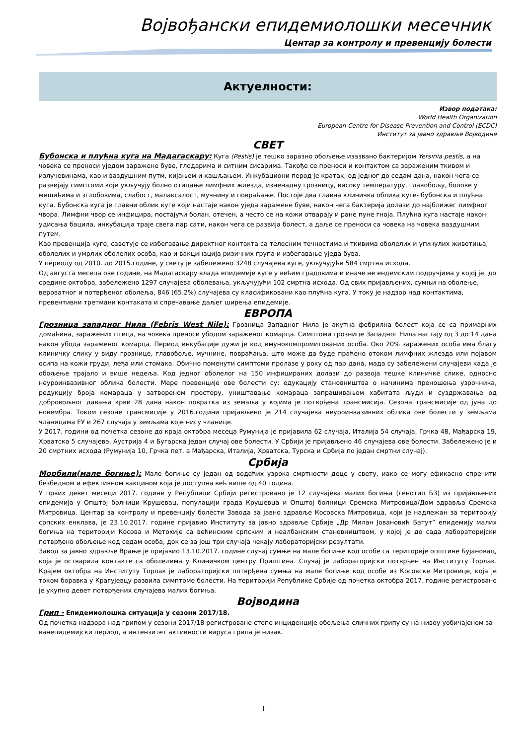Војвођански епидемиолошки месечник
Центар за контролу и превенцију болести
Актуелности:
Извор података:
World Health Organization
European Centre for Disease Prevention and Control (ECDC)
Институт за јавно здравље Војводине
СВЕТ
Бубонска и плућна куга на Мадагаскару: Куга (Pestis) је тешко заразно обољење изазвано бактеријом Yersinia pestis, а на човека се преноси ујед­ом заражене буве, глодарима и ситним сисарима. Такође се преноси и контактом са зараженим ткивом и излучевинама, као и ваздушним путм, кијањем и кашљањем. Инкубациони перод је кратак, од једног до седам дана, након чега се развијају симптоми који укључују болно отицање лимфних жлезда, изненадну грозницу, високу температуру, главобољу, болове у мишићима и зглобовима, слабост, малаксалост, мучнину и повраћање. Постоје два главна клиничка облика куге- бубонска и плућна куга. Бубонска куга је главни облик куге који настаје након уједа заражене буве, након чега бактерија долази до најближег лимфног чвора. Лимфни чвор се инфицира, постајући болан, отечен, а често се на кожи отварају и ране пуне гноја. Плућна куга настаје након удисања бацила, инкубација траје свега пар сати, након чега се развија болест, а даље се преноси са човека на човека ваздушним путем.
Као превенција куге, саветује се избегавање директног контакта са телесним течностима и ткивима оболелих и угинулих животиња, оболелих и умрлих оболелих особа, као и вакцинација ризичних група и избегавање уједа бува.
У периоду од 2010. до 2015.године, у свету је забележено 3248 случајева куге, укључујући 584 смртна исхода.
Од августа месеца ове године, на Мадагаскару влада епидемије куге у већим градовима и иначе не ендемским подручјима у којој је, до средине октобра, забележено 1297 случајева оболевања, укључујући 102 смртна исхода. Од свих пријављених, сумњи на оболење, вероватног и потврђеног оболеља, 846 (65.2%) случајева су класификовани као плућна куга. У току је надзор над контактима, превентивни третмани контаката и спречавање даљег ширења епидемије.
ЕВРОПА
Грозница западног Нила (Febris West Nile): Грозница Западног Нила је акутна фебрилна болест која се са примарних домаћина, заражених птица, на човека преноси убодом зараженог комарца. Симптоми грознице Западног Нила настају од 3 до 14 дана након убода зараженог комарца. Период инкубације дужи је код имунокомпромитованих особа. Око 20% заражених особа има благу клиничку слику у виду грознице, главобоље, мучнине, повраћања, што може да буде праћено отоком лимфних жлезда или појавом осипа на кожи груди, леђа или стомака. Обично поменути симптоми пролазе у року од пар дана, мада су забележени случајеви када је обољење трајало и више недеља. Код једног оболелог на 150 инфицираних долази до развоја тешке клиничке слике, односно неуроинвазивног облика болести. Мере превенције ове болести су: едукацију становништва о начинима преношења узрочника, редукцију броја комараца у затвореном простору, уништавање комараца запрашивањем хабитата људи и суздржавање од добровољног давања крви 28 дана након повратка из земаља у којима је потврђена трансмисија. Сезона трансмисије од јуна до новембра. Током сезоне трансмисије у 2016.години пријављено је 214 случајева неуроинвазивних облика ове болести у земљама чланицама ЕУ и 267 случаја у земљама које нису чланице.
У 2017. години од почетка сезоне до краја октобра месеца Румунија је пријавила 62 случаја, Италија 54 случаја, Грчка 48, Мађарска 19, Хрватска 5 случајева, Аустрија 4 и Бугарска један случај ове болести. У Србији је пријављено 46 случајева ове болести. Забележено је и 20 смртних исхода (Румунија 10, Грчка пет, а Мађарска, Италија, Хрватска, Турска и Србија по један смртни случај).
Србија
Морбили(мале богиње): Мале богиње су један од водећих узрока смртности деце у свету, иако се могу ефикасно спречити безбедном и ефективном вакцином која је доступна већ више од 40 година.
У првих девет месеци 2017. године у Републици Србији регистровано је 12 случајева малих богиња (генотип Б3) из пријављених епидемија у Општој болници Крушевац, популацији града Крушевца и Општој болници Сремска Митровица/Дом здравља Сремска Митровица. Центар за контролу и превенцију болести Завода за јавно здравље Косовска Митровица, који је надлежан за територију српских енклава, је 23.10.2017. године пријавио Институту за јавно здравље Србије „Др Милан Јовановић Батут” епидемију малих богиња на територији Косова и Метохије са већинским српским и неалбанским становништвом, у којој је до сада лабораторијски потврђено обољење код седам особа, док се за још три случаја чекају лабораторијски резултати.
Завод за јавно здравље Врање је пријавио 13.10.2017. године случај сумње на мале богиње код особе са територије општине Бујановац, која је остварила контакте са оболелима у Клиничком центру Приштина. Случај је лабораторијски потврђен на Институту Торлак. Крајем октобра на Институту Торлак је лабораторијски потврђена сумња на мале богиње код особе из Косовске Митровице, која је током боравка у Крагујевцу развила симптоме болести. На територији Републике Србије од почетка октобра 2017. године регистровано је укупно девет потврђених случајева малих богиња.
Војводина
Грип - Епидемиолошка ситуација у сезони 2017/18.
Од почетка надзора над грипом у сезони 2017/18 регистроване стопе инциденције обољења сличних грипу су на нивоу уобичајеном за ванепидемијски период, а интензитет активности вируса грипа је низак.
1